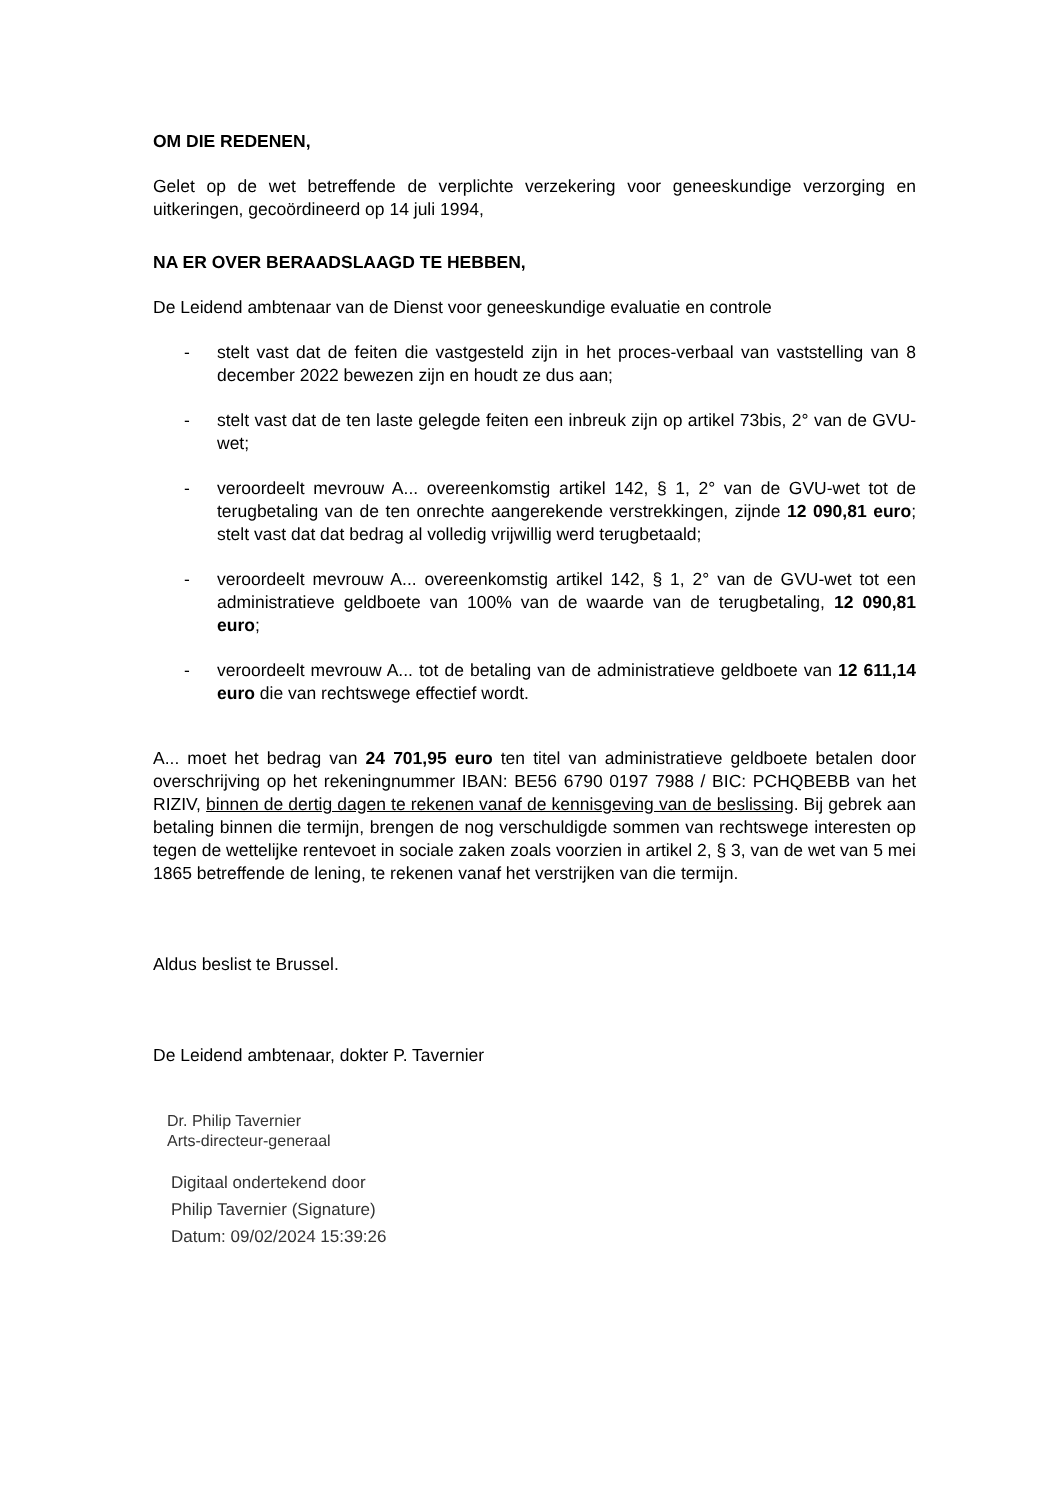OM DIE REDENEN,
Gelet op de wet betreffende de verplichte verzekering voor geneeskundige verzorging en uitkeringen, gecoördineerd op 14 juli 1994,
NA ER OVER BERAADSLAAGD TE HEBBEN,
De Leidend ambtenaar van de Dienst voor geneeskundige evaluatie en controle
- stelt vast dat de feiten die vastgesteld zijn in het proces-verbaal van vaststelling van 8 december 2022 bewezen zijn en houdt ze dus aan;
- stelt vast dat de ten laste gelegde feiten een inbreuk zijn op artikel 73bis, 2° van de GVU-wet;
- veroordeelt mevrouw A... overeenkomstig artikel 142, § 1, 2° van de GVU-wet tot de terugbetaling van de ten onrechte aangerekende verstrekkingen, zijnde 12 090,81 euro; stelt vast dat dat bedrag al volledig vrijwillig werd terugbetaald;
- veroordeelt mevrouw A... overeenkomstig artikel 142, § 1, 2° van de GVU-wet tot een administratieve geldboete van 100% van de waarde van de terugbetaling, 12 090,81 euro;
- veroordeelt mevrouw A... tot de betaling van de administratieve geldboete van 12 611,14 euro die van rechtswege effectief wordt.
A... moet het bedrag van 24 701,95 euro ten titel van administratieve geldboete betalen door overschrijving op het rekeningnummer IBAN: BE56 6790 0197 7988 / BIC: PCHQBEBB van het RIZIV, binnen de dertig dagen te rekenen vanaf de kennisgeving van de beslissing. Bij gebrek aan betaling binnen die termijn, brengen de nog verschuldigde sommen van rechtswege interesten op tegen de wettelijke rentevoet in sociale zaken zoals voorzien in artikel 2, § 3, van de wet van 5 mei 1865 betreffende de lening, te rekenen vanaf het verstrijken van die termijn.
Aldus beslist te Brussel.
De Leidend ambtenaar, dokter P. Tavernier
Dr. Philip Tavernier
Arts-directeur-generaal
Digitaal ondertekend door
Philip Tavernier (Signature)
Datum: 09/02/2024 15:39:26